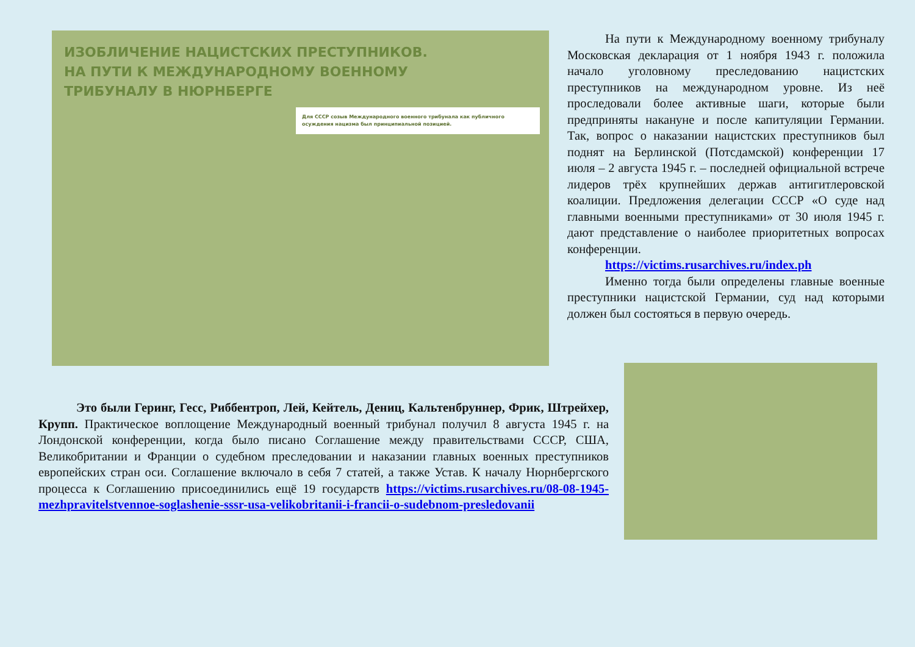ИЗОБЛИЧЕНИЕ НАЦИСТСКИХ ПРЕСТУПНИКОВ.
НА ПУТИ К МЕЖДУНАРОДНОМУ ВОЕННОМУ
ТРИБУНАЛУ В НЮРНБЕРГЕ
Для СССР созыв Международного военного трибунала как публичного осуждения нацизма был принципиальной позицией.
На пути к Международному военному трибуналу Московская декларация от 1 ноября 1943 г. положила начало уголовному преследованию нацистских преступников на международном уровне. Из неё проследовали более активные шаги, которые были предприняты накануне и после капитуляции Германии. Так, вопрос о наказании нацистских преступников был поднят на Берлинской (Потсдамской) конференции 17 июля – 2 августа 1945 г. – последней официальной встрече лидеров трёх крупнейших держав антигитлеровской коалиции. Предложения делегации СССР «О суде над главными военными преступниками» от 30 июля 1945 г. дают представление о наиболее приоритетных вопросах конференции.
https://victims.rusarchives.ru/index.ph
Именно тогда были определены главные военные преступники нацистской Германии, суд над которыми должен был состояться в первую очередь.
Это были Геринг, Гесс, Риббентроп, Лей, Кейтель, Дениц, Кальтенбруннер, Фрик, Штрейхер, Крупп. Практическое воплощение Международный военный трибунал получил 8 августа 1945 г. на Лондонской конференции, когда было писано Соглашение между правительствами СССР, США, Великобритании и Франции о судебном преследовании и наказании главных военных преступников европейских стран оси. Соглашение включало в себя 7 статей, а также Устав. К началу Нюрнбергского процесса к Соглашению присоединились ещё 19 государств https://victims.rusarchives.ru/08-08-1945-mezhpravitelstvennoe-soglashenie-sssr-usa-velikobritanii-i-francii-o-sudebnom-presledovanii